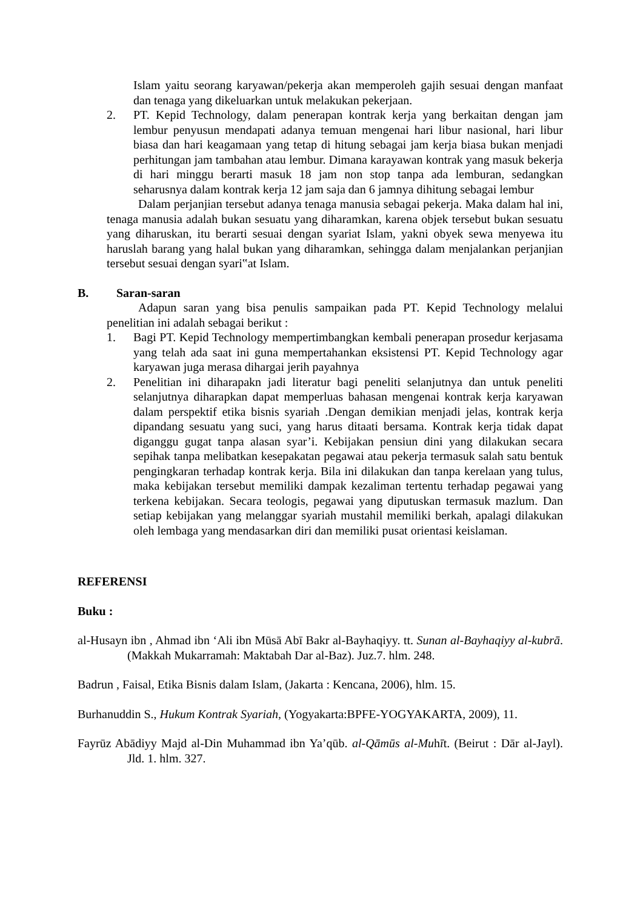Islam yaitu seorang karyawan/pekerja akan memperoleh gajih sesuai dengan manfaat dan tenaga yang dikeluarkan untuk melakukan pekerjaan.
2. PT. Kepid Technology, dalam penerapan kontrak kerja yang berkaitan dengan jam lembur penyusun mendapati adanya temuan mengenai hari libur nasional, hari libur biasa dan hari keagamaan yang tetap di hitung sebagai jam kerja biasa bukan menjadi perhitungan jam tambahan atau lembur. Dimana karayawan kontrak yang masuk bekerja di hari minggu berarti masuk 18 jam non stop tanpa ada lemburan, sedangkan seharusnya dalam kontrak kerja 12 jam saja dan 6 jamnya dihitung sebagai lembur
Dalam perjanjian tersebut adanya tenaga manusia sebagai pekerja. Maka dalam hal ini, tenaga manusia adalah bukan sesuatu yang diharamkan, karena objek tersebut bukan sesuatu yang diharuskan, itu berarti sesuai dengan syariat Islam, yakni obyek sewa menyewa itu haruslah barang yang halal bukan yang diharamkan, sehingga dalam menjalankan perjanjian tersebut sesuai dengan syari‟at Islam.
B. Saran-saran
Adapun saran yang bisa penulis sampaikan pada PT. Kepid Technology melalui penelitian ini adalah sebagai berikut :
1. Bagi PT. Kepid Technology mempertimbangkan kembali penerapan prosedur kerjasama yang telah ada saat ini guna mempertahankan eksistensi PT. Kepid Technology agar karyawan juga merasa dihargai jerih payahnya
2. Penelitian ini diharapakn jadi literatur bagi peneliti selanjutnya dan untuk peneliti selanjutnya diharapkan dapat memperluas bahasan mengenai kontrak kerja karyawan dalam perspektif etika bisnis syariah .Dengan demikian menjadi jelas, kontrak kerja dipandang sesuatu yang suci, yang harus ditaati bersama. Kontrak kerja tidak dapat diganggu gugat tanpa alasan syar’i. Kebijakan pensiun dini yang dilakukan secara sepihak tanpa melibatkan kesepakatan pegawai atau pekerja termasuk salah satu bentuk pengingkaran terhadap kontrak kerja. Bila ini dilakukan dan tanpa kerelaan yang tulus, maka kebijakan tersebut memiliki dampak kezaliman tertentu terhadap pegawai yang terkena kebijakan. Secara teologis, pegawai yang diputuskan termasuk mazlum. Dan setiap kebijakan yang melanggar syariah mustahil memiliki berkah, apalagi dilakukan oleh lembaga yang mendasarkan diri dan memiliki pusat orientasi keislaman.
REFERENSI
Buku :
al-Husayn ibn , Ahmad ibn ‘Ali ibn Mūsā Abī Bakr al-Bayhaqiyy. tt. Sunan al-Bayhaqiyy al-kubrā. (Makkah Mukarramah: Maktabah Dar al-Baz). Juz.7. hlm. 248.
Badrun , Faisal, Etika Bisnis dalam Islam, (Jakarta : Kencana, 2006), hlm. 15.
Burhanuddin S., Hukum Kontrak Syariah, (Yogyakarta:BPFE-YOGYAKARTA, 2009), 11.
Fayrūz Abādiyy Majd al-Din Muhammad ibn Ya’qūb. al-Qāmūs al-Muhīt. (Beirut : Dār al-Jayl). Jld. 1. hlm. 327.